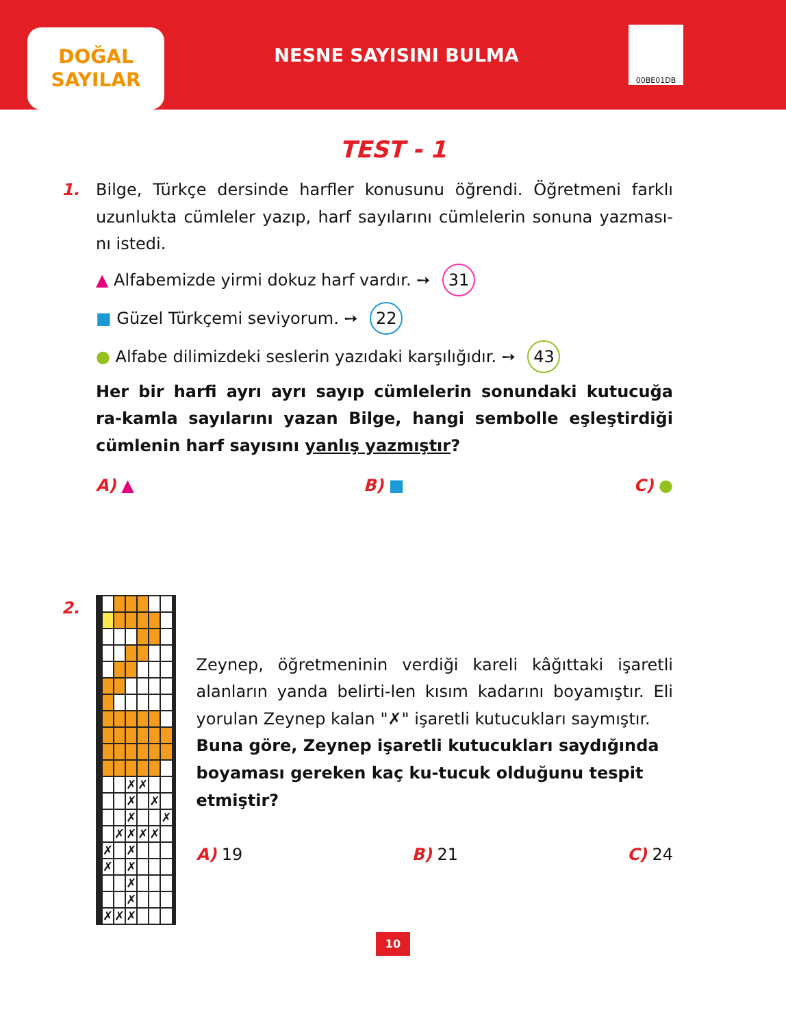DOĞAL
SAYILAR
NESNE SAYISINI BULMA
00BE01DB
TEST - 1
1. Bilge, Türkçe dersinde harfler konusunu öğrendi. Öğretmeni farklı uzunlukta cümleler yazıp, harf sayılarını cümlelerin sonuna yazması-nı istedi.
▲ Alfabemizde yirmi dokuz harf vardır. ➙ 31
■ Güzel Türkçemi seviyorum. ➙ 22
● Alfabe dilimizdeki seslerin yazıdaki karşılığıdır. ➙ 43
Her bir harfi ayrı ayrı sayıp cümlelerin sonundaki kutucuğa ra-kamla sayılarını yazan Bilge, hangi sembolle eşleştirdiği cümlenin harf sayısını yanlış yazmıştır?
A) ▲ B) ■ C) ●
2.
| | | | | | | ✗ | ✗ | | | | |
| | | | | | | ✗ | | ✗ | | | |
| | | | | | | ✗ | | | ✗ | | |
| | | | | | ✗ | ✗ | ✗ | ✗ | | | |
| | | | | ✗ | | ✗ | | | | | |
| | | | | ✗ | | ✗ | | | | | |
| | | | | | | ✗ | | | | | |
| | | | | | | ✗ | | | | | |
| | | | | ✗ | ✗ | ✗ | | | | | |
Zeynep, öğretmeninin verdiği kareli kâğıttaki işaretli alanların yanda belirti-len kısım kadarını boyamıştır. Eli yorulan Zeynep kalan "✗" işaretli kutucukları saymıştır.
Buna göre, Zeynep işaretli kutucukları saydığında boyaması gereken kaç ku-tucuk olduğunu tespit etmiştir?
A) 19 B) 21 C) 24
10